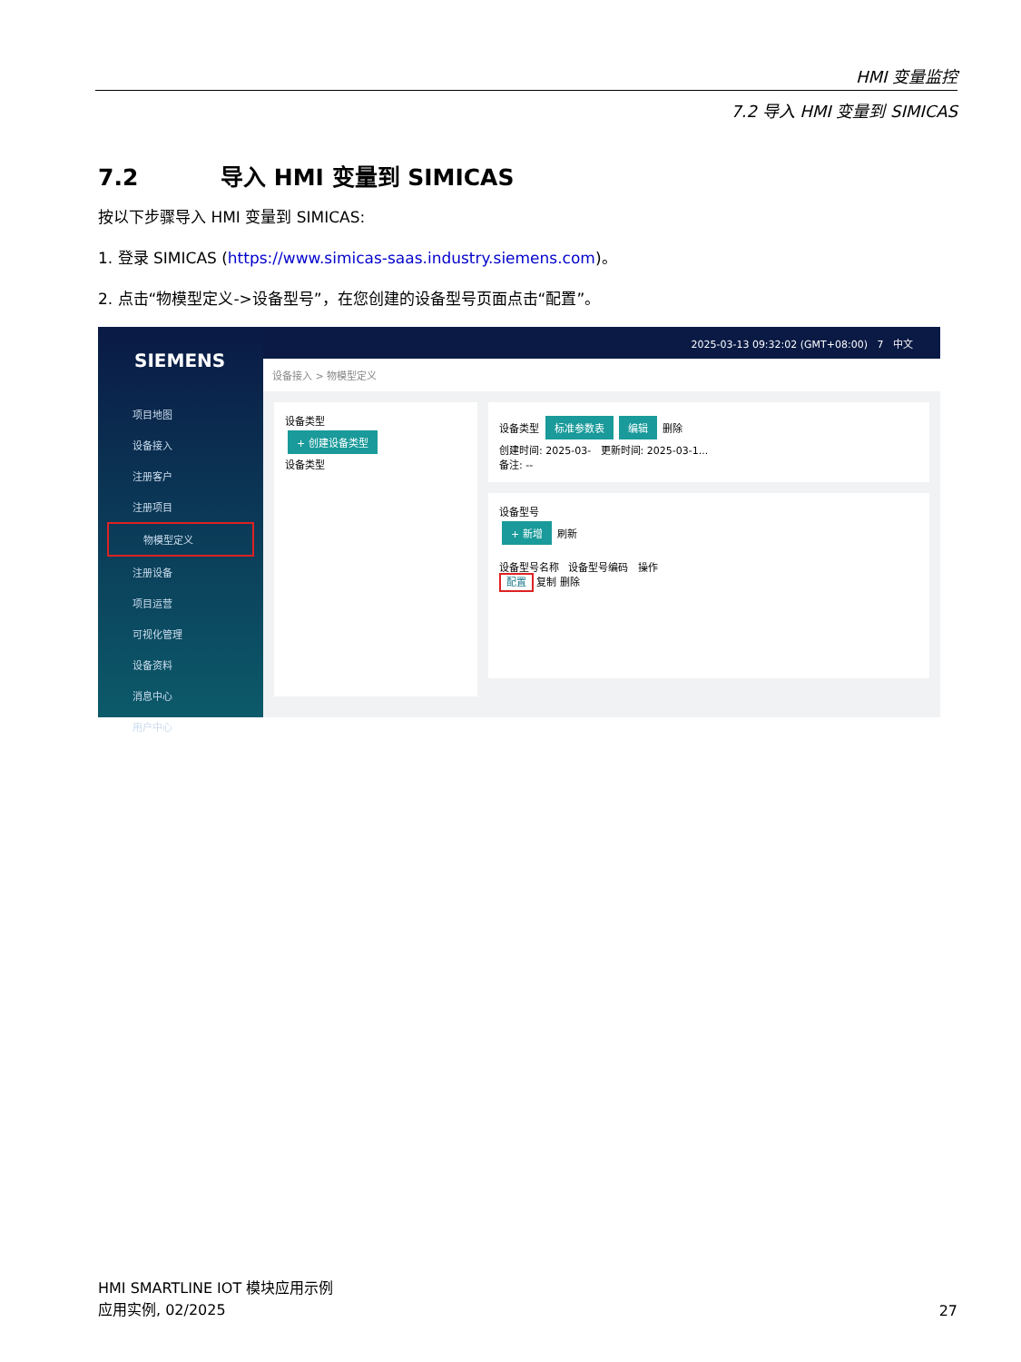HMI 变量监控
7.2 导入 HMI 变量到 SIMICAS
7.2 导入 HMI 变量到 SIMICAS
按以下步骤导入 HMI 变量到 SIMICAS:
1. 登录 SIMICAS (https://www.simicas-saas.industry.siemens.com)。
2. 点击“物模型定义->设备型号”，在您创建的设备型号页面点击“配置”。
SIEMENS
项目地图
设备接入
注册客户
注册项目
物模型定义
注册设备
项目运营
可视化管理
设备资料
消息中心
用户中心
2025-03-13 09:32:02 (GMT+08:00) 7 中文
设备接入 > 物模型定义
设备类型
+ 创建设备类型
设备类型
设备类型 标准参数表 编辑 删除
创建时间: 2025-03- 更新时间: 2025-03-1...
备注: --
设备型号
+ 新增 刷新
设备型号名称 设备型号编码 操作
配置 复制 删除
HMI SMARTLINE IOT 模块应用示例
应用实例, 02/2025
27